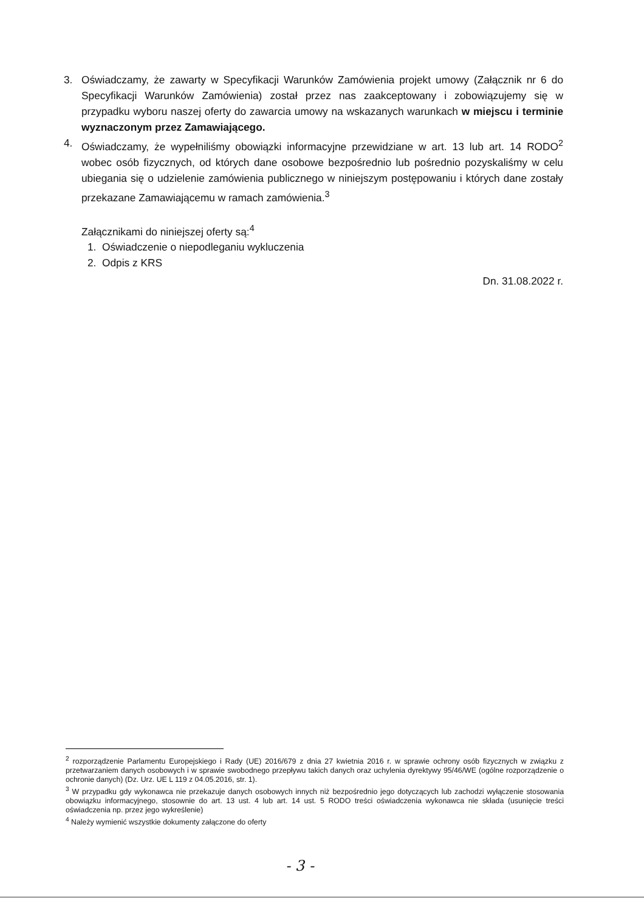3. Oświadczamy, że zawarty w Specyfikacji Warunków Zamówienia projekt umowy (Załącznik nr 6 do Specyfikacji Warunków Zamówienia) został przez nas zaakceptowany i zobowiązujemy się w przypadku wyboru naszej oferty do zawarcia umowy na wskazanych warunkach w miejscu i terminie wyznaczonym przez Zamawiającego.
4. Oświadczamy, że wypełniliśmy obowiązki informacyjne przewidziane w art. 13 lub art. 14 RODO<sup>2</sup> wobec osób fizycznych, od których dane osobowe bezpośrednio lub pośrednio pozyskaliśmy w celu ubiegania się o udzielenie zamówienia publicznego w niniejszym postępowaniu i których dane zostały przekazane Zamawiającemu w ramach zamówienia.<sup>3</sup>
Załącznikami do niniejszej oferty są:<sup>4</sup>
1. Oświadczenie o niepodleganiu wykluczenia
2. Odpis z KRS
Dn. 31.08.2022 r.
<sup>2</sup> rozporządzenie Parlamentu Europejskiego i Rady (UE) 2016/679 z dnia 27 kwietnia 2016 r. w sprawie ochrony osób fizycznych w związku z przetwarzaniem danych osobowych i w sprawie swobodnego przepływu takich danych oraz uchylenia dyrektywy 95/46/WE (ogólne rozporządzenie o ochronie danych) (Dz. Urz. UE L 119 z 04.05.2016, str. 1).
<sup>3</sup> W przypadku gdy wykonawca nie przekazuje danych osobowych innych niż bezpośrednio jego dotyczących lub zachodzi wyłączenie stosowania obowiązku informacyjnego, stosownie do art. 13 ust. 4 lub art. 14 ust. 5 RODO treści oświadczenia wykonawca nie składa (usunięcie treści oświadczenia np. przez jego wykreślenie)
<sup>4</sup> Należy wymienić wszystkie dokumenty załączone do oferty
- 3 -